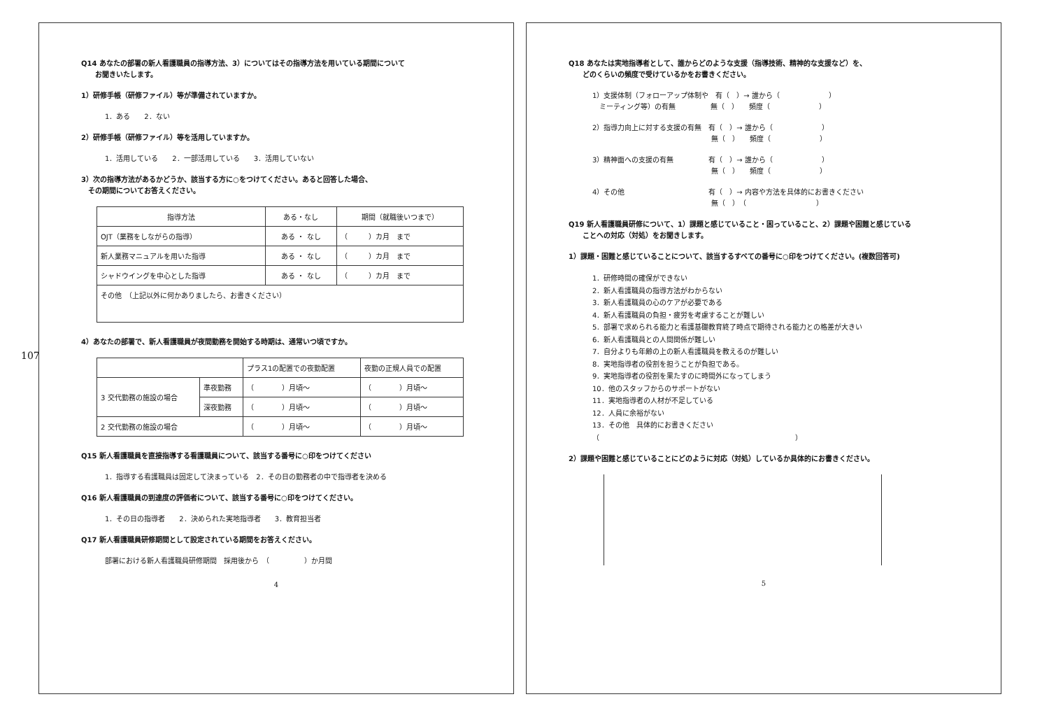107
Q14 あなたの部署の新人看護職員の指導方法、3）についてはその指導方法を用いている期間について
　　お聞きいたします。
1）研修手帳（研修ファイル）等が準備されていますか。
1．ある　　2．ない
2）研修手帳（研修ファイル）等を活用していますか。
1．活用している　　2．一部活用している　　3．活用していない
3）次の指導方法があるかどうか、該当する方に○をつけてください。あると回答した場合、
　その期間についてお答えください。
| 指導方法 | ある・なし | 期間（就職後いつまで） |
| --- | --- | --- |
| OJT（業務をしながらの指導） | ある ・ なし | （ ）カ月 まで |
| 新人業務マニュアルを用いた指導 | ある ・ なし | （ ）カ月 まで |
| シャドウイングを中心とした指導 | ある ・ なし | （ ）カ月 まで |
| その他 （上記以外に何かありましたら、お書きください） | | |
4）あなたの部署で、新人看護職員が夜間勤務を開始する時期は、通常いつ頃ですか。
| | | プラス1の配置での夜勤配置 | 夜勤の正規人員での配置 |
| --- | --- | --- | --- |
| 3 交代勤務の施設の場合 | 準夜勤務 | （ ）月頃～ | （ ）月頃～ |
| | 深夜勤務 | （ ）月頃～ | （ ）月頃～ |
| 2 交代勤務の施設の場合 | | （ ）月頃～ | （ ）月頃～ |
Q15 新人看護職員を直接指導する看護職員について、該当する番号に○印をつけてください
1．指導する看護職員は固定して決まっている　2．その日の勤務者の中で指導者を決める
Q16 新人看護職員の到達度の評価者について、該当する番号に○印をつけてください。
1．その日の指導者　　2．決められた実地指導者　　3．教育担当者
Q17 新人看護職員研修期間として設定されている期間をお答えください。
部署における新人看護職員研修期間　採用後から　（　　　　　）か月間
4
Q18 あなたは実地指導者として、誰からどのような支援（指導技術、精神的な支援など）を、
　　どのくらいの頻度で受けているかをお書きください。
1）支援体制（フォローアップ体制や　有（　）→ 誰から（　　　　　　　）
　ミーティング等）の有無　　　　　無（　）　　頻度（　　　　　　　）
2）指導力向上に対する支援の有無　有（　）→ 誰から（　　　　　　　）
　　　　　　　　　　　　　　　　　無（　）　　頻度（　　　　　　　）
3）精神面への支援の有無　　　　　有（　）→ 誰から（　　　　　　　）
　　　　　　　　　　　　　　　　　無（　）　　頻度（　　　　　　　）
4）その他　　　　　　　　　　　　有（　）→ 内容や方法を具体的にお書きください
　　　　　　　　　　　　　　　　　無（　）　（　　　　　　　　　　）
Q19 新人看護職員研修について、1）課題と感じていること・困っていること、2）課題や困難と感じている
　　ことへの対応（対処）をお聞きします。
1）課題・困難と感じていることについて、該当するすべての番号に○印をつけてください。(複数回答可)
1．研修時間の確保ができない
2．新人看護職員の指導方法がわからない
3．新人看護職員の心のケアが必要である
4．新人看護職員の負担・疲労を考慮することが難しい
5．部署で求められる能力と看護基礎教育終了時点で期待される能力との格差が大きい
6．新人看護職員との人間関係が難しい
7．自分よりも年齢の上の新人看護職員を教えるのが難しい
8．実地指導者の役割を担うことが負担である。
9．実地指導者の役割を果たすのに時間外になってしまう
10．他のスタッフからのサポートがない
11．実地指導者の人材が不足している
12．人員に余裕がない
13．その他　具体的にお書きください
（　　　　　　　　　　　　　　　　　　　　　　　　　　　　）
2）課題や困難と感じていることにどのように対応（対処）しているか具体的にお書きください。
5